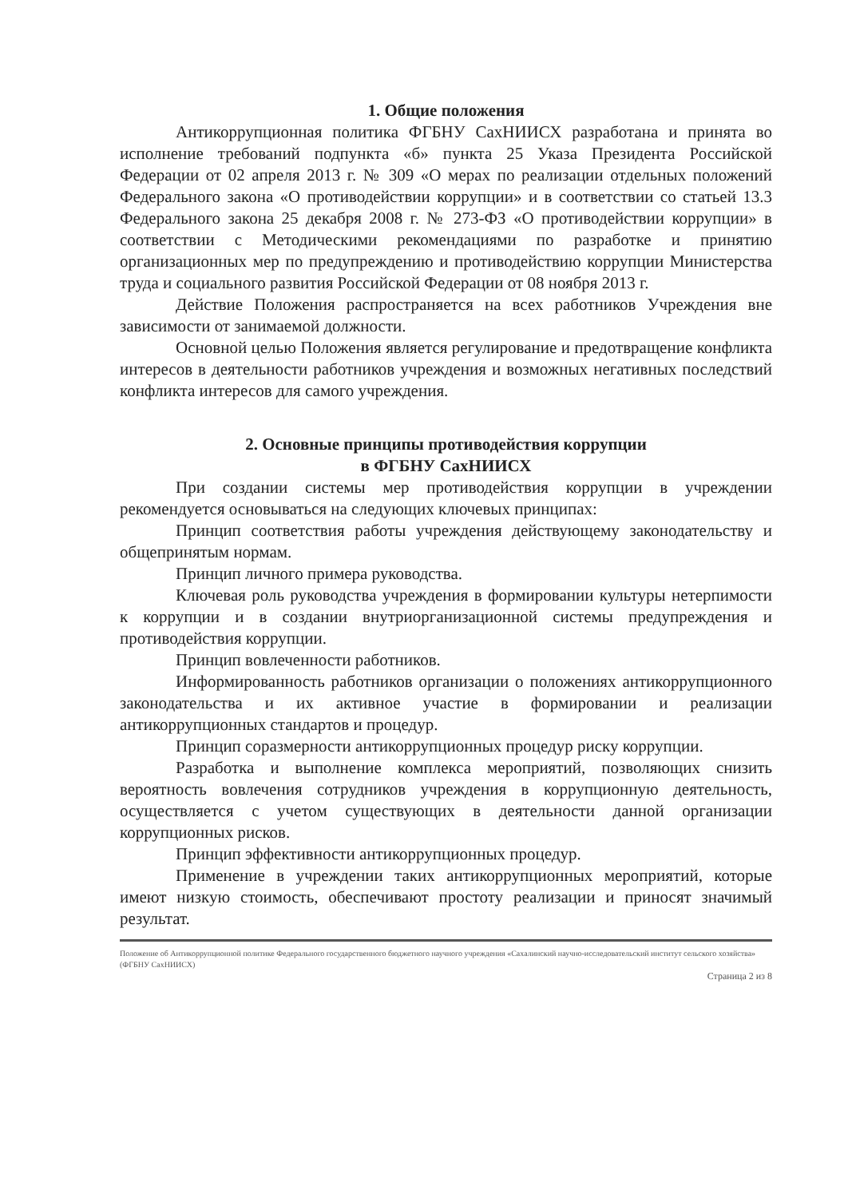1. Общие положения
Антикоррупционная политика ФГБНУ СахНИИСХ разработана и принята во исполнение требований подпункта «б» пункта 25 Указа Президента Российской Федерации от 02 апреля 2013 г. № 309 «О мерах по реализации отдельных положений Федерального закона «О противодействии коррупции» и в соответствии со статьей 13.3 Федерального закона 25 декабря 2008 г. № 273-ФЗ «О противодействии коррупции» в соответствии с Методическими рекомендациями по разработке и принятию организационных мер по предупреждению и противодействию коррупции Министерства труда и социального развития Российской Федерации от 08 ноября 2013 г.
Действие Положения распространяется на всех работников Учреждения вне зависимости от занимаемой должности.
Основной целью Положения является регулирование и предотвращение конфликта интересов в деятельности работников учреждения и возможных негативных последствий конфликта интересов для самого учреждения.
2. Основные принципы противодействия коррупции
в ФГБНУ СахНИИСХ
При создании системы мер противодействия коррупции в учреждении рекомендуется основываться на следующих ключевых принципах:
Принцип соответствия работы учреждения действующему законодательству и общепринятым нормам.
Принцип личного примера руководства.
Ключевая роль руководства учреждения в формировании культуры нетерпимости к коррупции и в создании внутриорганизационной системы предупреждения и противодействия коррупции.
Принцип вовлеченности работников.
Информированность работников организации о положениях антикоррупционного законодательства и их активное участие в формировании и реализации антикоррупционных стандартов и процедур.
Принцип соразмерности антикоррупционных процедур риску коррупции.
Разработка и выполнение комплекса мероприятий, позволяющих снизить вероятность вовлечения сотрудников учреждения в коррупционную деятельность, осуществляется с учетом существующих в деятельности данной организации коррупционных рисков.
Принцип эффективности антикоррупционных процедур.
Применение в учреждении таких антикоррупционных мероприятий, которые имеют низкую стоимость, обеспечивают простоту реализации и приносят значимый результат.
Положение об Антикоррупционной политике Федерального государственного бюджетного научного учреждения «Сахалинский научно-исследовательский институт сельского хозяйства» (ФГБНУ СахНИИСХ)
Страница 2 из 8